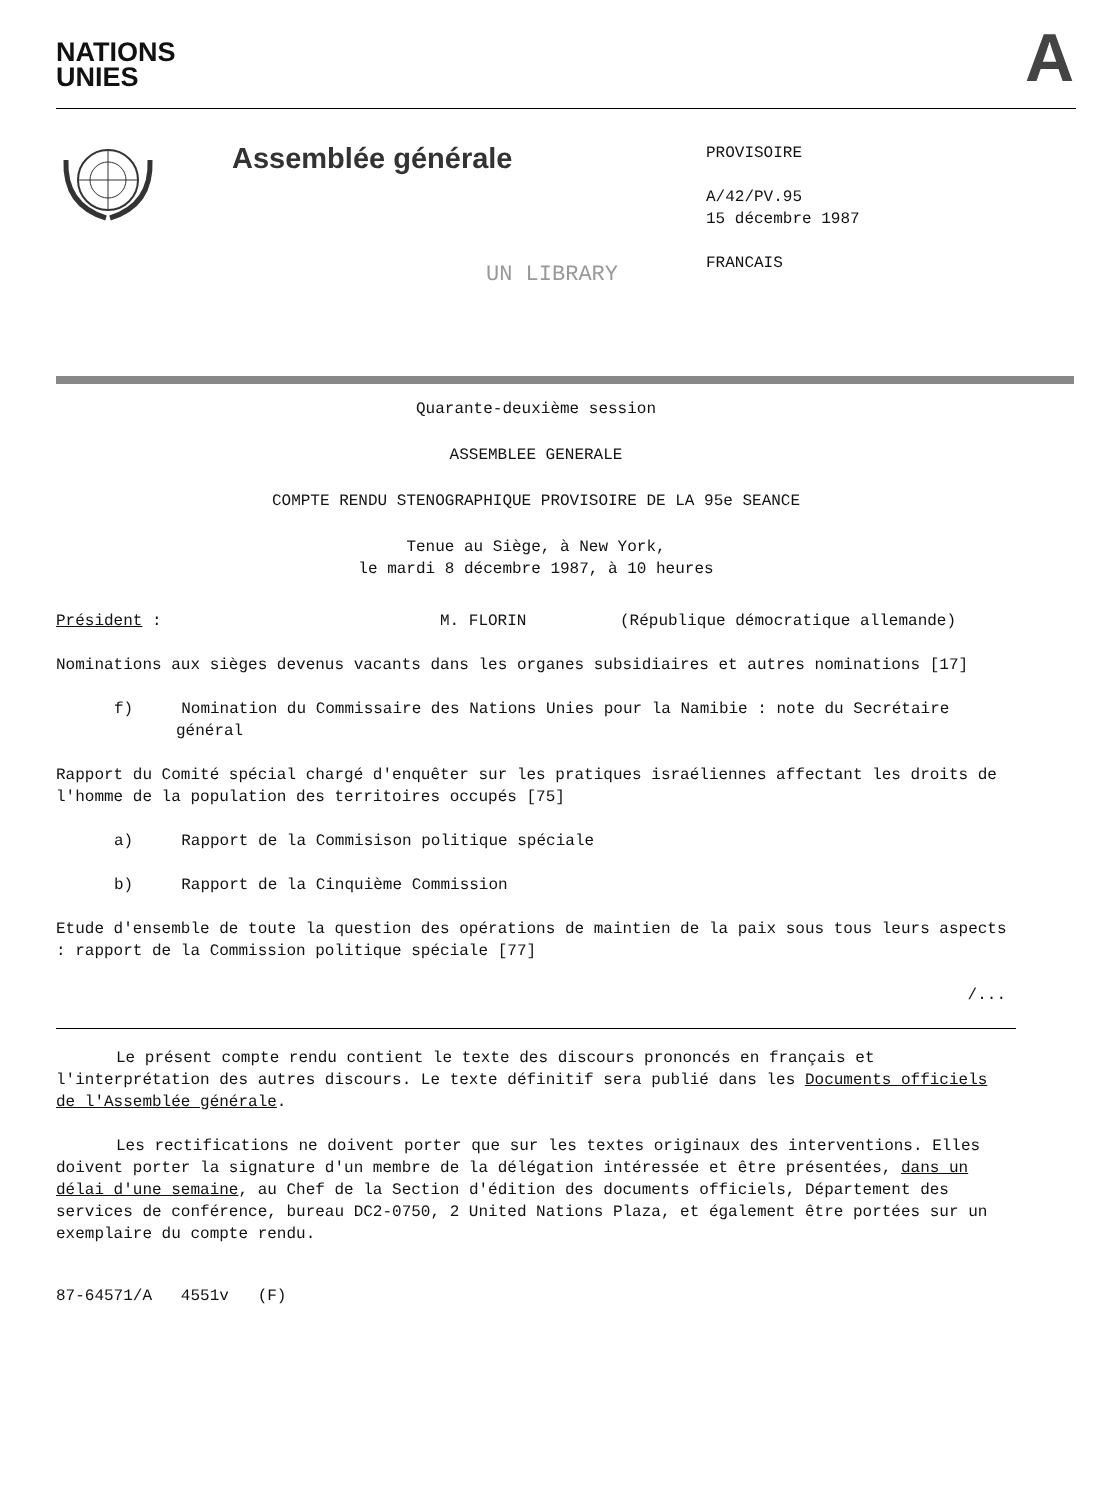NATIONS
UNIES
A
Assemblée générale
PROVISOIRE
A/42/PV.95
15 décembre 1987
FRANCAIS
UN LIBRARY
Quarante-deuxième session
ASSEMBLEE GENERALE
COMPTE RENDU STENOGRAPHIQUE PROVISOIRE DE LA 95e SEANCE
Tenue au Siège, à New York,
le mardi 8 décembre 1987, à 10 heures
Président : M. FLORIN (République démocratique allemande)
Nominations aux sièges devenus vacants dans les organes subsidiaires et autres nominations [17]
f) Nomination du Commissaire des Nations Unies pour la Namibie : note du Secrétaire général
Rapport du Comité spécial chargé d'enquêter sur les pratiques israéliennes affectant les droits de l'homme de la population des territoires occupés [75]
a) Rapport de la Commisison politique spéciale
b) Rapport de la Cinquième Commission
Etude d'ensemble de toute la question des opérations de maintien de la paix sous tous leurs aspects : rapport de la Commission politique spéciale [77]
/...
Le présent compte rendu contient le texte des discours prononcés en français et l'interprétation des autres discours. Le texte définitif sera publié dans les Documents officiels de l'Assemblée générale.
Les rectifications ne doivent porter que sur les textes originaux des interventions. Elles doivent porter la signature d'un membre de la délégation intéressée et être présentées, dans un délai d'une semaine, au Chef de la Section d'édition des documents officiels, Département des services de conférence, bureau DC2-0750, 2 United Nations Plaza, et également être portées sur un exemplaire du compte rendu.
87-64571/A 4551v (F)